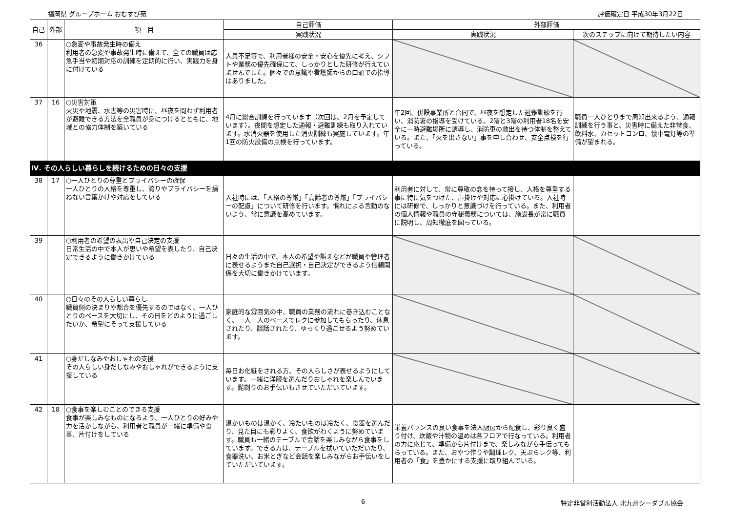福岡県 グループホーム おむすび苑 評価確定日 平成30年3月22日
| 自己 | 外部 | 項 目 | 自己評価 | 外部評価 | |
| --- | --- | --- | --- | --- | --- |
| | | | 実践状況 | 実践状況 | 次のステップに向けて期待したい内容 |
| 36 | | ○急変や事故発生時の備え 利用者の急変や事故発生時に備えて、全ての職員は応急手当や初期対応の訓練を定期的に行い、実践力を身に付けている | 人員不足等で、利用者様の安全・安心を優先に考え、シフトや業務の優先確保にて、しっかりとした研修が行えていませんでした。個々での意識や看護師からの口頭での指導はありました。 | | |
| 37 | 16 | ○災害対策 火災や地震、水害等の災害時に、昼夜を問わず利用者が避難できる方法を全職員が身につけるとともに、地域との協力体制を築いている | 4月に総合訓練を行っています（次回は、2月を予定しています）。夜間を想定した通報・避難訓練も取り入れています。水消火器を使用した消火訓練も実施しています。年1回の防火設備の点検を行っています。 | 年2回、併設事業所と合同で、昼夜を想定した避難訓練を行い、消防署の指導を受けている。2階と3階の利用者18名を安全に一時避難場所に誘導し、消防車の救出を待つ体制を整えている。また、「火を出さない」事を申し合わせ、安全点検を行っている。 | 職員一人ひとりまで周知出来るよう、通報訓練を行う事と、災害時に備えた非常食、飲料水、カセットコンロ、懐中電灯等の準備が望まれる。 |
| Ⅳ. その人らしい暮らしを続けるための日々の支援 | | | | | |
| 38 | 17 | ○一人ひとりの尊重とプライバシーの確保 一人ひとりの人格を尊重し、誇りやプライバシーを損ねない言葉かけや対応をしている | 入社時には、「人格の尊厳」「高齢者の尊厳」「プライバシーの配慮」について研修を行います。慣れによる言動のないよう、常に意識を高めています。 | 利用者に対して、常に尊敬の念を持って接し、人格を尊重する事に特に気をつけた、声掛けや対応に心掛けている。入社時には研修で、しっかりと意識づけを行っている。また、利用者の個人情報や職員の守秘義務については、施設長が常に職員に説明し、周知徹底を図っている。 | |
| 39 | | ○利用者の希望の表出や自己決定の支援 日常生活の中で本人が思いや希望を表したり、自己決定できるように働きかけている | 日々の生活の中で、本人の希望や訴えなどが職員や管理者に表せるようまた自己選択・自己決定ができるよう信頼関係を大切に働きかけています。 | | |
| 40 | | ○日々のその人らしい暮らし 職員側の決まりや都合を優先するのではなく、一人ひとりのペースを大切にし、その日をどのように過ごしたいか、希望にそって支援している | 家庭的な雰囲気の中、職員の業務の流れに巻き込むことなく、一人一人のペースでレクに参加してもらったり、休息されたり、談話されたり、ゆっくり過ごせるよう努めています。 | | |
| 41 | | ○身だしなみやおしゃれの支援 その人らしい身だしなみやおしゃれができるように支援している | 毎日お化粧をされる方、その人らしさが表せるようにしています。一緒に洋服を選んだりおしゃれを楽しんでいます。髭剃りのお手伝いもさせていただいています。 | | |
| 42 | 18 | ○食事を楽しむことのできる支援 食事が楽しみなものになるよう、一人ひとりの好みや力を活かしながら、利用者と職員が一緒に準備や食事、片付けをしている | 温かいものは温かく、冷たいものは冷たく、食器を選んだり、見た目にも彩りよく、食欲がわくように努めています。職員も一緒のテーブルで会話を楽しみながら食事をしています。できる方は、テーブルを拭いていただいたり、食器洗い、お米とぎなど会話を楽しみながらお手伝いをしていただいています。 | 栄養バランスの良い食事を法人厨房から配食し、彩り良く盛り付け、炊飯や汁物の温めは各フロアで行なっている。利用者の力に応じて、準備から片付けまで、楽しみながら手伝ってもらっている。また、おやつ作りや調理レク、天ぷらレク等、利用者の「食」を豊かにする支援に取り組んでいる。 | |
6 特定非営利活動法人 北九州シーダブル協会